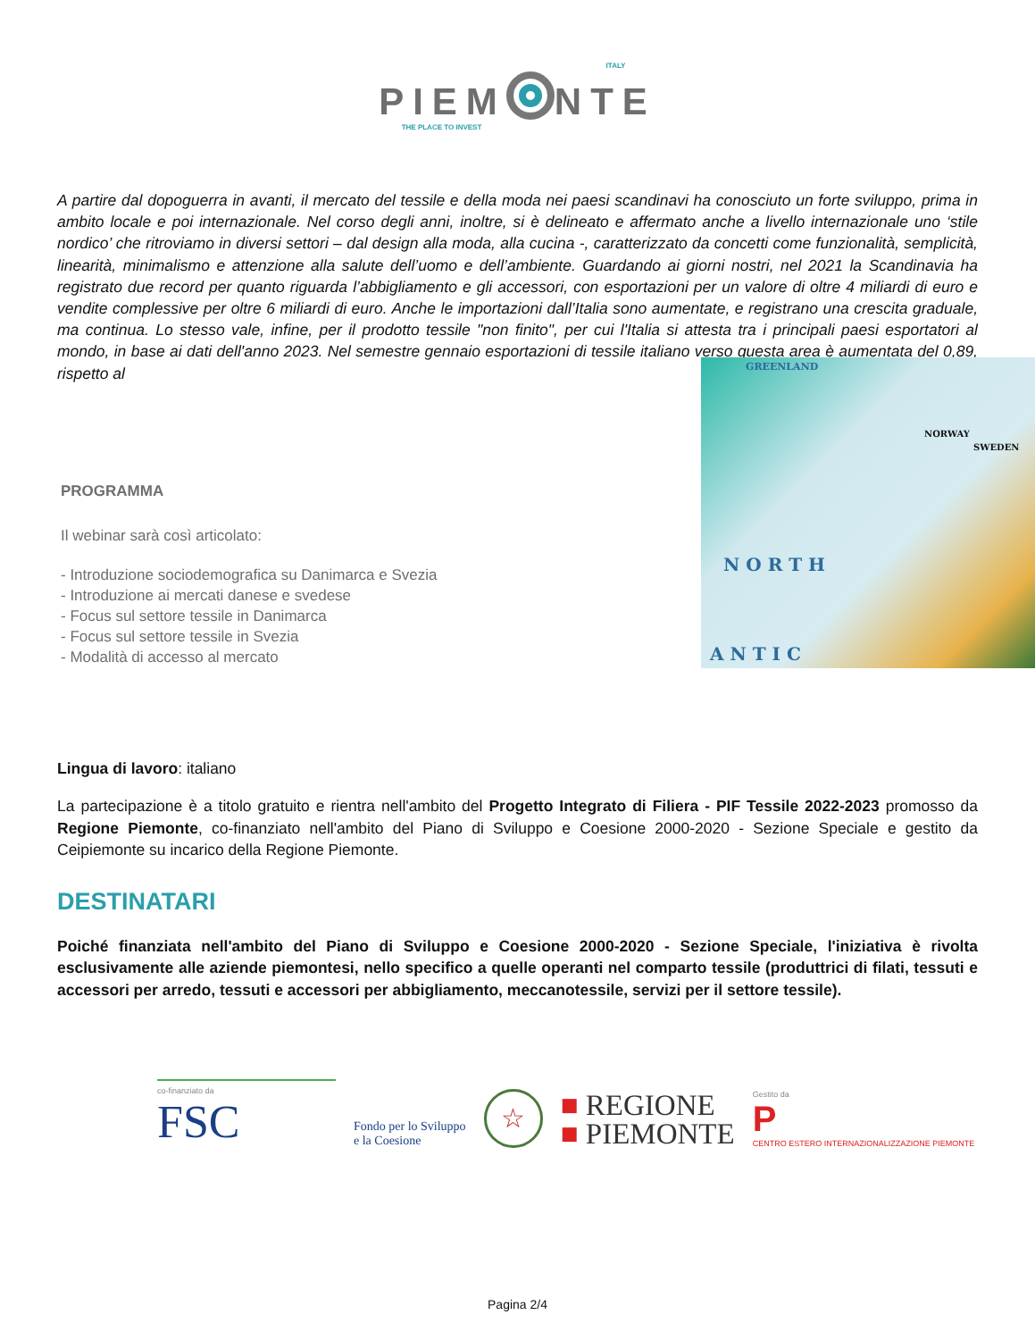ITALY
PIEM NTE
THE PLACE TO INVEST
A partire dal dopoguerra in avanti, il mercato del tessile e della moda nei paesi scandinavi ha conosciuto un forte sviluppo, prima in ambito locale e poi internazionale. Nel corso degli anni, inoltre, si è delineato e affermato anche a livello internazionale uno ‘stile nordico’ che ritroviamo in diversi settori – dal design alla moda, alla cucina -, caratterizzato da concetti come funzionalità, semplicità, linearità, minimalismo e attenzione alla salute dell’uomo e dell’ambiente. Guardando ai giorni nostri, nel 2021 la Scandinavia ha registrato due record per quanto riguarda l’abbigliamento e gli accessori, con esportazioni per un valore di oltre 4 miliardi di euro e vendite complessive per oltre 6 miliardi di euro. Anche le importazioni dall’Italia sono aumentate, e registrano una crescita graduale, ma continua. Lo stesso vale, infine, per il prodotto tessile "non finito", per cui l'Italia si attesta tra i principali paesi esportatori al mondo, in base ai dati dell'anno 2023. Nel semestre gennaio esportazioni di tessile italiano verso questa area è aumentata del 0,89, rispetto al
PROGRAMMA
Il webinar sarà così articolato:
- Introduzione sociodemografica su Danimarca e Svezia
- Introduzione ai mercati danese e svedese
- Focus sul settore tessile in Danimarca
- Focus sul settore tessile in Svezia
- Modalità di accesso al mercato
GREENLAND
NORWAY
SWEDEN
N O R T H
A N T I C
Lingua di lavoro: italiano
La partecipazione è a titolo gratuito e rientra nell'ambito del Progetto Integrato di Filiera - PIF Tessile 2022-2023 promosso da Regione Piemonte, co-finanziato nell'ambito del Piano di Sviluppo e Coesione 2000-2020 - Sezione Speciale e gestito da Ceipiemonte su incarico della Regione Piemonte.
DESTINATARI
Poiché finanziata nell'ambito del Piano di Sviluppo e Coesione 2000-2020 - Sezione Speciale, l'iniziativa è rivolta esclusivamente alle aziende piemontesi, nello specifico a quelle operanti nel comparto tessile (produttrici di filati, tessuti e accessori per arredo, tessuti e accessori per abbigliamento, meccanotessile, servizi per il settore tessile).
co-finanziato da
FSC
Fondo per lo Sviluppo
e la Coesione
☆
■ REGIONE
■ PIEMONTE
Gestito da
P
CENTRO ESTERO INTERNAZIONALIZZAZIONE PIEMONTE
Pagina 2/4